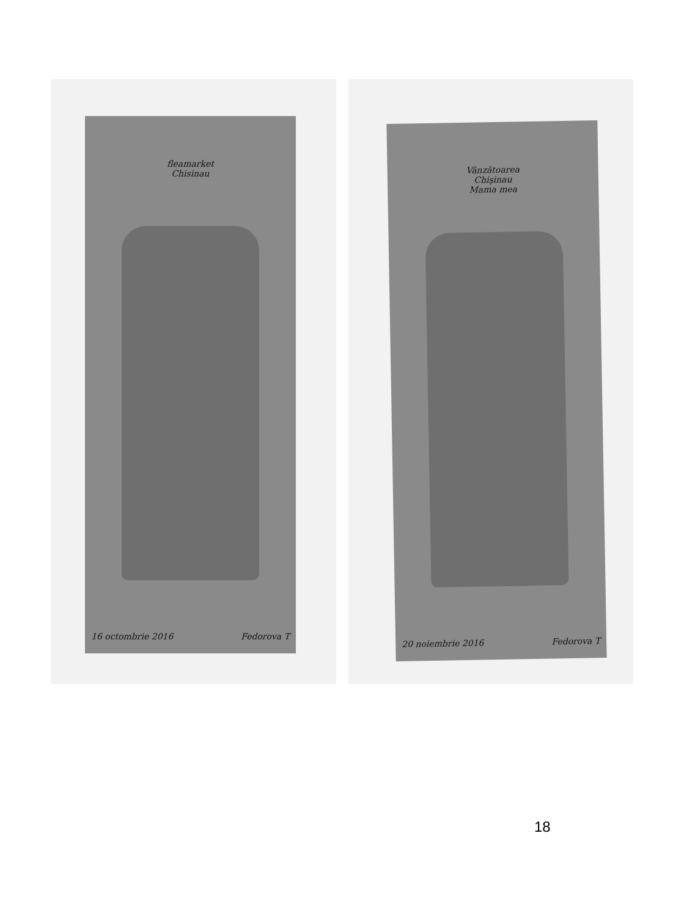fleamarket
Chisinau
16 octombrie 2016 Fedorova T
Vânzătoarea
Chişinau
Mama mea
20 noiembrie 2016 Fedorova T
18